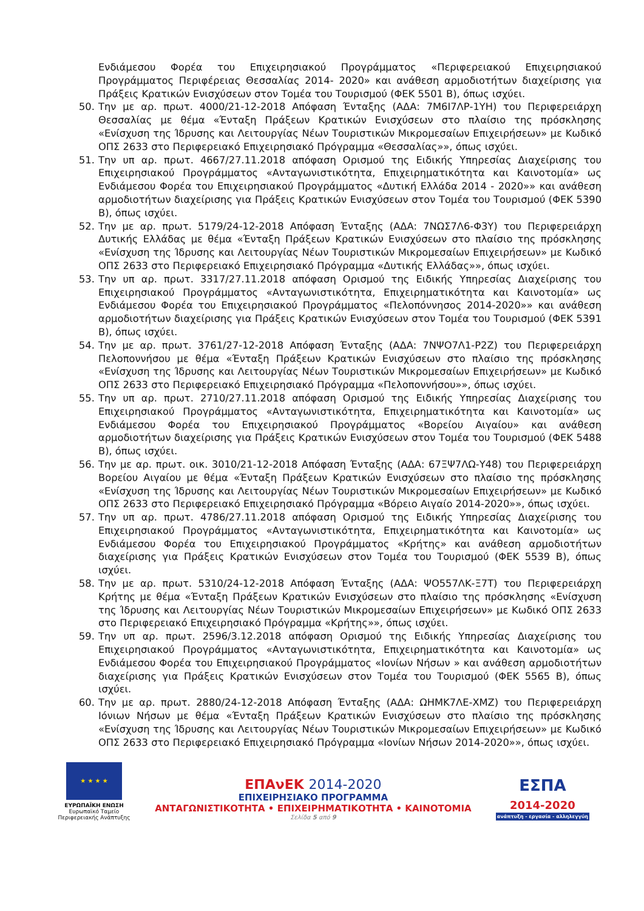Ενδιάμεσου Φορέα του Επιχειρησιακού Προγράμματος «Περιφερειακού Επιχειρησιακού Προγράμματος Περιφέρειας Θεσσαλίας 2014- 2020» και ανάθεση αρμοδιοτήτων διαχείρισης για Πράξεις Κρατικών Ενισχύσεων στον Τομέα του Τουρισμού (ΦΕΚ 5501 Β), όπως ισχύει.
50. Την με αρ. πρωτ. 4000/21-12-2018 Απόφαση Ένταξης (ΑΔΑ: 7Μ6Ι7ΛΡ-1ΥΗ) του Περιφερειάρχη Θεσσαλίας με θέμα «Ένταξη Πράξεων Κρατικών Ενισχύσεων στο πλαίσιο της πρόσκλησης «Ενίσχυση της Ίδρυσης και Λειτουργίας Νέων Τουριστικών Μικρομεσαίων Επιχειρήσεων» με Κωδικό ΟΠΣ 2633 στο Περιφερειακό Επιχειρησιακό Πρόγραμμα «Θεσσαλίας»», όπως ισχύει.
51. Την υπ αρ. πρωτ. 4667/27.11.2018 απόφαση Ορισμού της Ειδικής Υπηρεσίας Διαχείρισης του Επιχειρησιακού Προγράμματος «Ανταγωνιστικότητα, Επιχειρηματικότητα και Καινοτομία» ως Ενδιάμεσου Φορέα του Επιχειρησιακού Προγράμματος «Δυτική Ελλάδα 2014 - 2020»» και ανάθεση αρμοδιοτήτων διαχείρισης για Πράξεις Κρατικών Ενισχύσεων στον Τομέα του Τουρισμού (ΦΕΚ 5390 Β), όπως ισχύει.
52. Την με αρ. πρωτ. 5179/24-12-2018 Απόφαση Ένταξης (ΑΔΑ: 7ΝΩΣ7Λ6-Φ3Υ) του Περιφερειάρχη Δυτικής Ελλάδας με θέμα «Ένταξη Πράξεων Κρατικών Ενισχύσεων στο πλαίσιο της πρόσκλησης «Ενίσχυση της Ίδρυσης και Λειτουργίας Νέων Τουριστικών Μικρομεσαίων Επιχειρήσεων» με Κωδικό ΟΠΣ 2633 στο Περιφερειακό Επιχειρησιακό Πρόγραμμα «Δυτικής Ελλάδας»», όπως ισχύει.
53. Την υπ αρ. πρωτ. 3317/27.11.2018 απόφαση Ορισμού της Ειδικής Υπηρεσίας Διαχείρισης του Επιχειρησιακού Προγράμματος «Ανταγωνιστικότητα, Επιχειρηματικότητα και Καινοτομία» ως Ενδιάμεσου Φορέα του Επιχειρησιακού Προγράμματος «Πελοπόννησος 2014-2020»» και ανάθεση αρμοδιοτήτων διαχείρισης για Πράξεις Κρατικών Ενισχύσεων στον Τομέα του Τουρισμού (ΦΕΚ 5391 Β), όπως ισχύει.
54. Την με αρ. πρωτ. 3761/27-12-2018 Απόφαση Ένταξης (ΑΔΑ: 7ΝΨΟ7Λ1-Ρ2Ζ) του Περιφερειάρχη Πελοποννήσου με θέμα «Ένταξη Πράξεων Κρατικών Ενισχύσεων στο πλαίσιο της πρόσκλησης «Ενίσχυση της Ίδρυσης και Λειτουργίας Νέων Τουριστικών Μικρομεσαίων Επιχειρήσεων» με Κωδικό ΟΠΣ 2633 στο Περιφερειακό Επιχειρησιακό Πρόγραμμα «Πελοποννήσου»», όπως ισχύει.
55. Την υπ αρ. πρωτ. 2710/27.11.2018 απόφαση Ορισμού της Ειδικής Υπηρεσίας Διαχείρισης του Επιχειρησιακού Προγράμματος «Ανταγωνιστικότητα, Επιχειρηματικότητα και Καινοτομία» ως Ενδιάμεσου Φορέα του Επιχειρησιακού Προγράμματος «Βορείου Αιγαίου» και ανάθεση αρμοδιοτήτων διαχείρισης για Πράξεις Κρατικών Ενισχύσεων στον Τομέα του Τουρισμού (ΦΕΚ 5488 Β), όπως ισχύει.
56. Την με αρ. πρωτ. οικ. 3010/21-12-2018 Απόφαση Ένταξης (ΑΔΑ: 67ΞΨ7ΛΩ-Υ48) του Περιφερειάρχη Βορείου Αιγαίου με θέμα «Ένταξη Πράξεων Κρατικών Ενισχύσεων στο πλαίσιο της πρόσκλησης «Ενίσχυση της Ίδρυσης και Λειτουργίας Νέων Τουριστικών Μικρομεσαίων Επιχειρήσεων» με Κωδικό ΟΠΣ 2633 στο Περιφερειακό Επιχειρησιακό Πρόγραμμα «Βόρειο Αιγαίο 2014-2020»», όπως ισχύει.
57. Την υπ αρ. πρωτ. 4786/27.11.2018 απόφαση Ορισμού της Ειδικής Υπηρεσίας Διαχείρισης του Επιχειρησιακού Προγράμματος «Ανταγωνιστικότητα, Επιχειρηματικότητα και Καινοτομία» ως Ενδιάμεσου Φορέα του Επιχειρησιακού Προγράμματος «Κρήτης» και ανάθεση αρμοδιοτήτων διαχείρισης για Πράξεις Κρατικών Ενισχύσεων στον Τομέα του Τουρισμού (ΦΕΚ 5539 Β), όπως ισχύει.
58. Την με αρ. πρωτ. 5310/24-12-2018 Απόφαση Ένταξης (ΑΔΑ: ΨΟ557ΛΚ-Ξ7Τ) του Περιφερειάρχη Κρήτης με θέμα «Ένταξη Πράξεων Κρατικών Ενισχύσεων στο πλαίσιο της πρόσκλησης «Ενίσχυση της Ίδρυσης και Λειτουργίας Νέων Τουριστικών Μικρομεσαίων Επιχειρήσεων» με Κωδικό ΟΠΣ 2633 στο Περιφερειακό Επιχειρησιακό Πρόγραμμα «Κρήτης»», όπως ισχύει.
59. Την υπ αρ. πρωτ. 2596/3.12.2018 απόφαση Ορισμού της Ειδικής Υπηρεσίας Διαχείρισης του Επιχειρησιακού Προγράμματος «Ανταγωνιστικότητα, Επιχειρηματικότητα και Καινοτομία» ως Ενδιάμεσου Φορέα του Επιχειρησιακού Προγράμματος «Ιονίων Νήσων » και ανάθεση αρμοδιοτήτων διαχείρισης για Πράξεις Κρατικών Ενισχύσεων στον Τομέα του Τουρισμού (ΦΕΚ 5565 Β), όπως ισχύει.
60. Την με αρ. πρωτ. 2880/24-12-2018 Απόφαση Ένταξης (ΑΔΑ: ΩΗΜΚ7ΛΕ-ΧΜΖ) του Περιφερειάρχη Ιόνιων Νήσων με θέμα «Ένταξη Πράξεων Κρατικών Ενισχύσεων στο πλαίσιο της πρόσκλησης «Ενίσχυση της Ίδρυσης και Λειτουργίας Νέων Τουριστικών Μικρομεσαίων Επιχειρήσεων» με Κωδικό ΟΠΣ 2633 στο Περιφερειακό Επιχειρησιακό Πρόγραμμα «Ιονίων Νήσων 2014-2020»», όπως ισχύει.
★ ★ ★ ★
ΕΥΡΩΠΑΪΚΗ ΕΝΩΣΗ
Ευρωπαϊκό Ταμείο
Περιφερειακής Ανάπτυξης
ΕΠΑνΕΚ 2014-2020
ΕΠΙΧΕΙΡΗΣΙΑΚΟ ΠΡΟΓΡΑΜΜΑ
ΑΝΤΑΓΩΝΙΣΤΙΚΟΤΗΤΑ • ΕΠΙΧΕΙΡΗΜΑΤΙΚΟΤΗΤΑ • ΚΑΙΝΟΤΟΜΙΑ
Σελίδα 5 από 9
ΕΣΠΑ
2014-2020
ανάπτυξη - εργασία - αλληλεγγύη